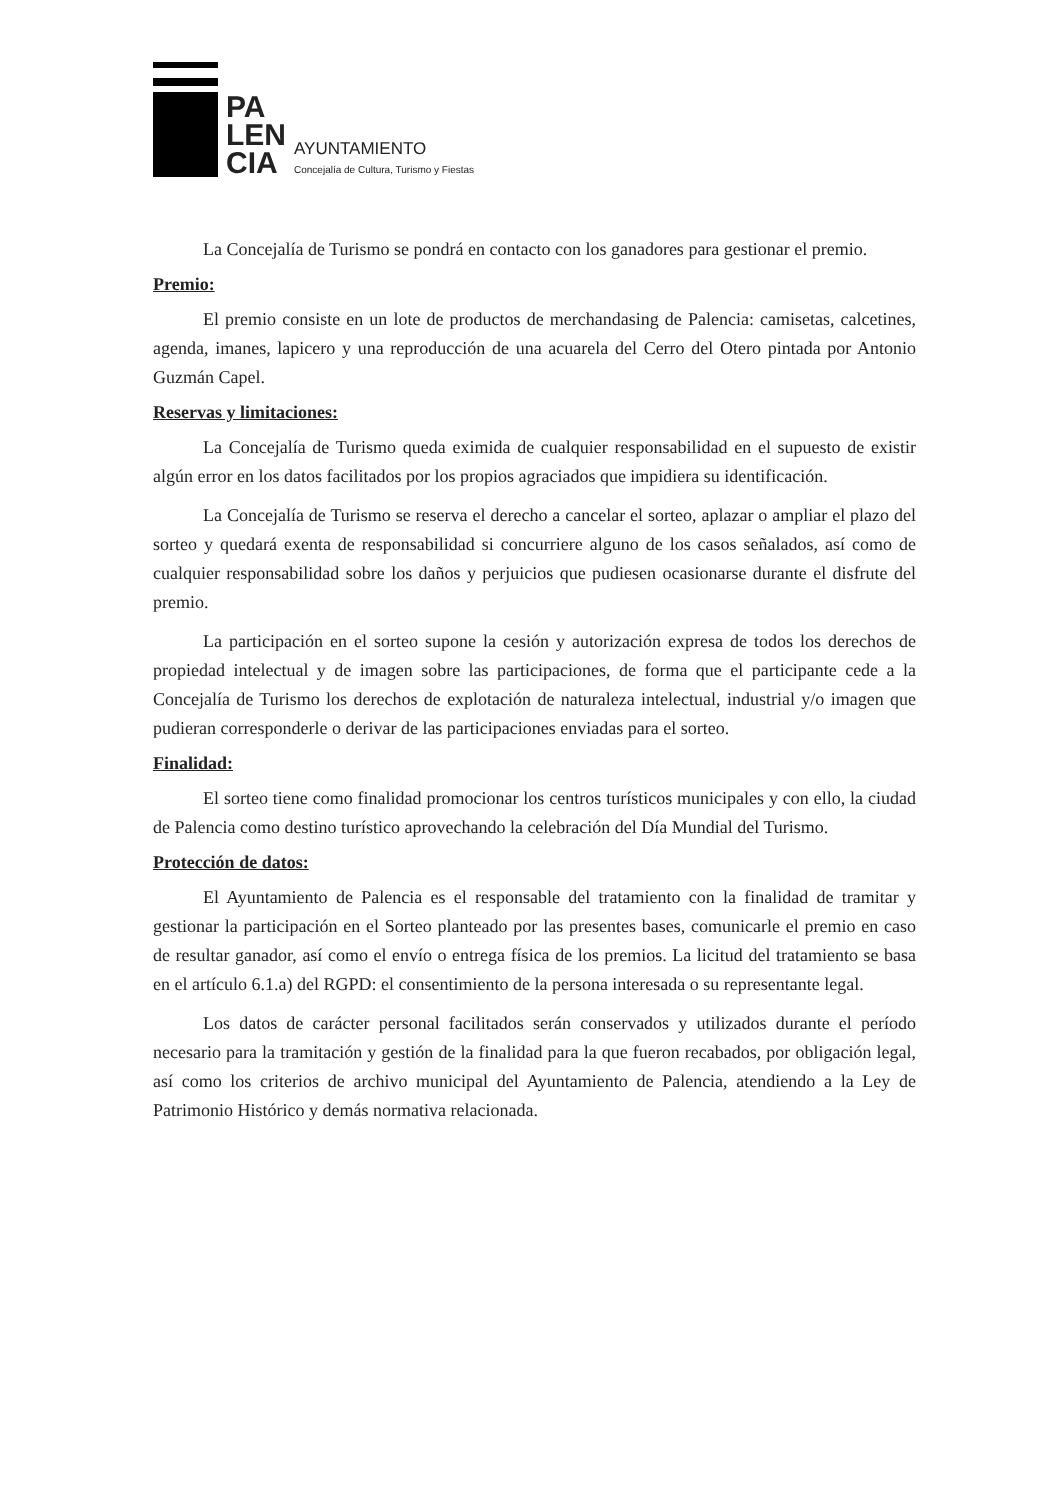PA
LEN
CIA
AYUNTAMIENTO
Concejalía de Cultura, Turismo y Fiestas
La Concejalía de Turismo se pondrá en contacto con los ganadores para gestionar el premio.
Premio:
El premio consiste en un lote de productos de merchandasing de Palencia: camisetas, calcetines, agenda, imanes, lapicero y una reproducción de una acuarela del Cerro del Otero pintada por Antonio Guzmán Capel.
Reservas y limitaciones:
La Concejalía de Turismo queda eximida de cualquier responsabilidad en el supuesto de existir algún error en los datos facilitados por los propios agraciados que impidiera su identificación.
La Concejalía de Turismo se reserva el derecho a cancelar el sorteo, aplazar o ampliar el plazo del sorteo y quedará exenta de responsabilidad si concurriere alguno de los casos señalados, así como de cualquier responsabilidad sobre los daños y perjuicios que pudiesen ocasionarse durante el disfrute del premio.
La participación en el sorteo supone la cesión y autorización expresa de todos los derechos de propiedad intelectual y de imagen sobre las participaciones, de forma que el participante cede a la Concejalía de Turismo los derechos de explotación de naturaleza intelectual, industrial y/o imagen que pudieran corresponderle o derivar de las participaciones enviadas para el sorteo.
Finalidad:
El sorteo tiene como finalidad promocionar los centros turísticos municipales y con ello, la ciudad de Palencia como destino turístico aprovechando la celebración del Día Mundial del Turismo.
Protección de datos:
El Ayuntamiento de Palencia es el responsable del tratamiento con la finalidad de tramitar y gestionar la participación en el Sorteo planteado por las presentes bases, comunicarle el premio en caso de resultar ganador, así como el envío o entrega física de los premios. La licitud del tratamiento se basa en el artículo 6.1.a) del RGPD: el consentimiento de la persona interesada o su representante legal.
Los datos de carácter personal facilitados serán conservados y utilizados durante el período necesario para la tramitación y gestión de la finalidad para la que fueron recabados, por obligación legal, así como los criterios de archivo municipal del Ayuntamiento de Palencia, atendiendo a la Ley de Patrimonio Histórico y demás normativa relacionada.